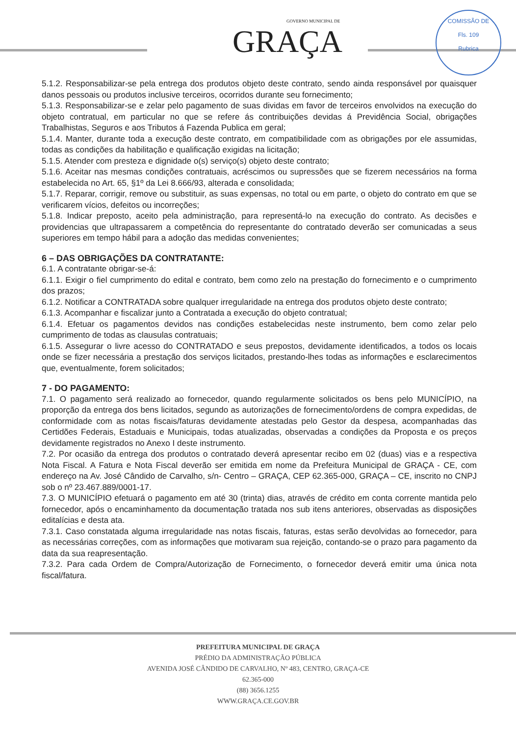GOVERNO MUNICIPAL DE
GRAÇA
COMISSÃO DE
Fls. 109
Rubrica
5.1.2. Responsabilizar-se pela entrega dos produtos objeto deste contrato, sendo ainda responsável por quaisquer danos pessoais ou produtos inclusive terceiros, ocorridos durante seu fornecimento;
5.1.3. Responsabilizar-se e zelar pelo pagamento de suas dividas em favor de terceiros envolvidos na execução do objeto contratual, em particular no que se refere ás contribuições devidas á Previdência Social, obrigações Trabalhistas, Seguros e aos Tributos á Fazenda Publica em geral;
5.1.4. Manter, durante toda a execução deste contrato, em compatibilidade com as obrigações por ele assumidas, todas as condições da habilitação e qualificação exigidas na licitação;
5.1.5. Atender com presteza e dignidade o(s) serviço(s) objeto deste contrato;
5.1.6. Aceitar nas mesmas condições contratuais, acréscimos ou supressões que se fizerem necessários na forma estabelecida no Art. 65, §1º da Lei 8.666/93, alterada e consolidada;
5.1.7. Reparar, corrigir, remove ou substituir, as suas expensas, no total ou em parte, o objeto do contrato em que se verificarem vícios, defeitos ou incorreções;
5.1.8. Indicar preposto, aceito pela administração, para representá-lo na execução do contrato. As decisões e providencias que ultrapassarem a competência do representante do contratado deverão ser comunicadas a seus superiores em tempo hábil para a adoção das medidas convenientes;
6 – DAS OBRIGAÇÕES DA CONTRATANTE:
6.1. A contratante obrigar-se-á:
6.1.1. Exigir o fiel cumprimento do edital e contrato, bem como zelo na prestação do fornecimento e o cumprimento dos prazos;
6.1.2. Notificar a CONTRATADA sobre qualquer irregularidade na entrega dos produtos objeto deste contrato;
6.1.3. Acompanhar e fiscalizar junto a Contratada a execução do objeto contratual;
6.1.4. Efetuar os pagamentos devidos nas condições estabelecidas neste instrumento, bem como zelar pelo cumprimento de todas as clausulas contratuais;
6.1.5. Assegurar o livre acesso do CONTRATADO e seus prepostos, devidamente identificados, a todos os locais onde se fizer necessária a prestação dos serviços licitados, prestando-lhes todas as informações e esclarecimentos que, eventualmente, forem solicitados;
7 - DO PAGAMENTO:
7.1. O pagamento será realizado ao fornecedor, quando regularmente solicitados os bens pelo MUNICÍPIO, na proporção da entrega dos bens licitados, segundo as autorizações de fornecimento/ordens de compra expedidas, de conformidade com as notas fiscais/faturas devidamente atestadas pelo Gestor da despesa, acompanhadas das Certidões Federais, Estaduais e Municipais, todas atualizadas, observadas a condições da Proposta e os preços devidamente registrados no Anexo I deste instrumento.
7.2. Por ocasião da entrega dos produtos o contratado deverá apresentar recibo em 02 (duas) vias e a respectiva Nota Fiscal. A Fatura e Nota Fiscal deverão ser emitida em nome da Prefeitura Municipal de GRAÇA - CE, com endereço na Av. José Cândido de Carvalho, s/n- Centro – GRAÇA, CEP 62.365-000, GRAÇA – CE, inscrito no CNPJ sob o nº 23.467.889/0001-17.
7.3. O MUNICÍPIO efetuará o pagamento em até 30 (trinta) dias, através de crédito em conta corrente mantida pelo fornecedor, após o encaminhamento da documentação tratada nos sub itens anteriores, observadas as disposições editalícias e desta ata.
7.3.1. Caso constatada alguma irregularidade nas notas fiscais, faturas, estas serão devolvidas ao fornecedor, para as necessárias correções, com as informações que motivaram sua rejeição, contando-se o prazo para pagamento da data da sua reapresentação.
7.3.2. Para cada Ordem de Compra/Autorização de Fornecimento, o fornecedor deverá emitir uma única nota fiscal/fatura.
PREFEITURA MUNICIPAL DE GRAÇA
PRÉDIO DA ADMINISTRAÇÃO PÚBLICA
AVENIDA JOSÉ CÂNDIDO DE CARVALHO, Nº 483, CENTRO, GRAÇA-CE
62.365-000
(88) 3656.1255
WWW.GRAÇA.CE.GOV.BR